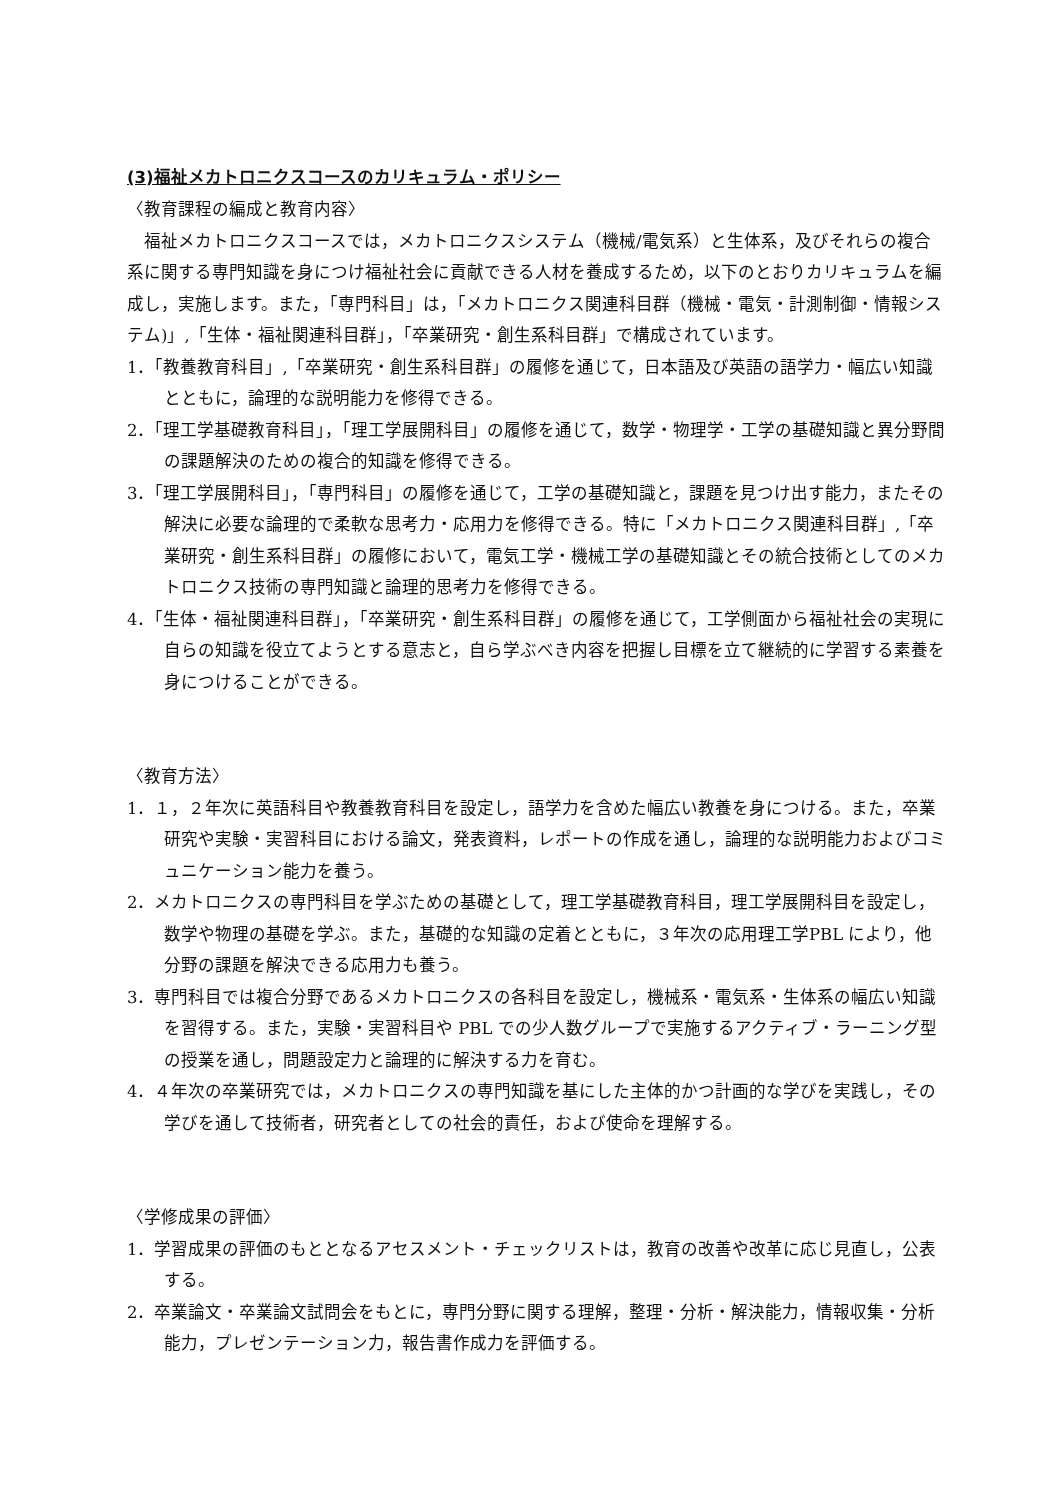(3)福祉メカトロニクスコースのカリキュラム・ポリシー
〈教育課程の編成と教育内容〉
　福祉メカトロニクスコースでは，メカトロニクスシステム（機械/電気系）と生体系，及びそれらの複合系に関する専門知識を身につけ福祉社会に貢献できる人材を養成するため，以下のとおりカリキュラムを編成し，実施します。また，「専門科目」は，「メカトロニクス関連科目群（機械・電気・計測制御・情報システム)」,「生体・福祉関連科目群」，「卒業研究・創生系科目群」で構成されています。
1．「教養教育科目」,「卒業研究・創生系科目群」の履修を通じて，日本語及び英語の語学力・幅広い知識とともに，論理的な説明能力を修得できる。
2．「理工学基礎教育科目」，「理工学展開科目」の履修を通じて，数学・物理学・工学の基礎知識と異分野間の課題解決のための複合的知識を修得できる。
3．「理工学展開科目」，「専門科目」の履修を通じて，工学の基礎知識と，課題を見つけ出す能力，またその解決に必要な論理的で柔軟な思考力・応用力を修得できる。特に「メカトロニクス関連科目群」,「卒業研究・創生系科目群」の履修において，電気工学・機械工学の基礎知識とその統合技術としてのメカトロニクス技術の専門知識と論理的思考力を修得できる。
4．「生体・福祉関連科目群」，「卒業研究・創生系科目群」の履修を通じて，工学側面から福祉社会の実現に自らの知識を役立てようとする意志と，自ら学ぶべき内容を把握し目標を立て継続的に学習する素養を身につけることができる。
〈教育方法〉
1．１，２年次に英語科目や教養教育科目を設定し，語学力を含めた幅広い教養を身につける。また，卒業研究や実験・実習科目における論文，発表資料，レポートの作成を通し，論理的な説明能力およびコミュニケーション能力を養う。
2．メカトロニクスの専門科目を学ぶための基礎として，理工学基礎教育科目，理工学展開科目を設定し，数学や物理の基礎を学ぶ。また，基礎的な知識の定着とともに，３年次の応用理工学PBL により，他分野の課題を解決できる応用力も養う。
3．専門科目では複合分野であるメカトロニクスの各科目を設定し，機械系・電気系・生体系の幅広い知識を習得する。また，実験・実習科目や PBL での少人数グループで実施するアクティブ・ラーニング型の授業を通し，問題設定力と論理的に解決する力を育む。
4．４年次の卒業研究では，メカトロニクスの専門知識を基にした主体的かつ計画的な学びを実践し，その学びを通して技術者，研究者としての社会的責任，および使命を理解する。
〈学修成果の評価〉
1．学習成果の評価のもととなるアセスメント・チェックリストは，教育の改善や改革に応じ見直し，公表する。
2．卒業論文・卒業論文試問会をもとに，専門分野に関する理解，整理・分析・解決能力，情報収集・分析能力，プレゼンテーション力，報告書作成力を評価する。